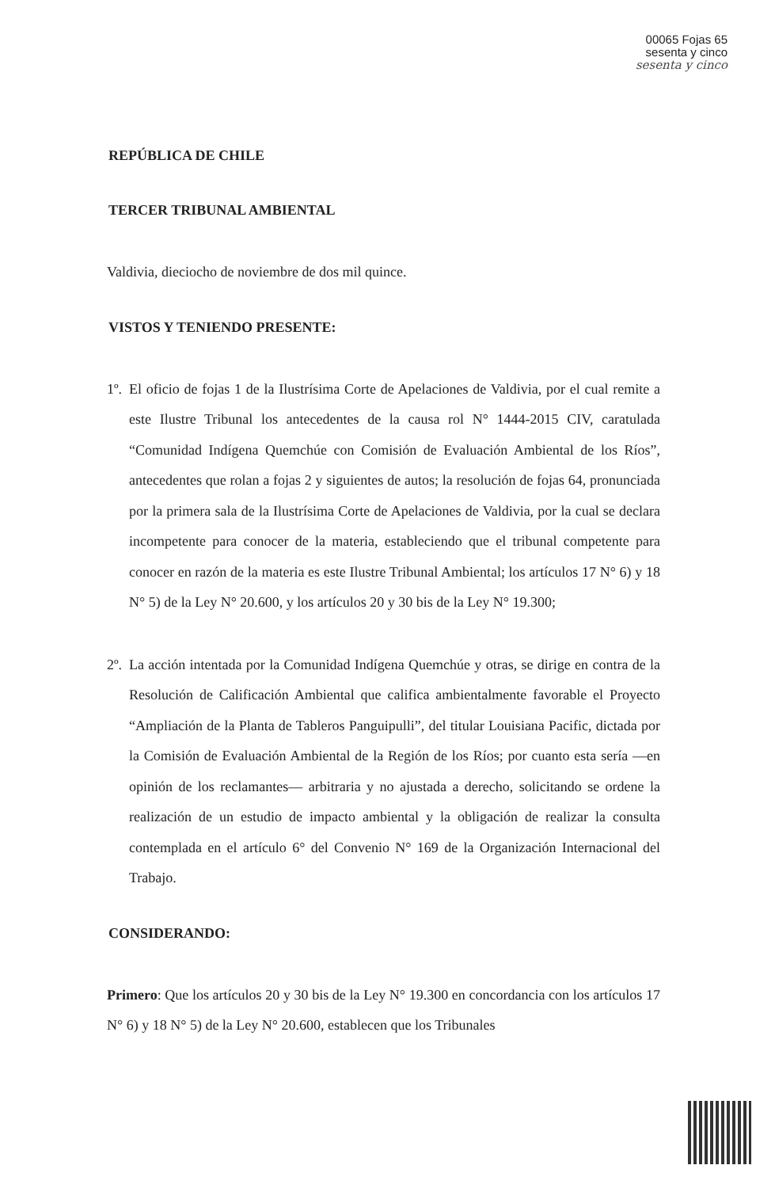00065 Fojas 65
sesenta y cinco
sesenta y cinco
REPÚBLICA DE CHILE
TERCER TRIBUNAL AMBIENTAL
Valdivia, dieciocho de noviembre de dos mil quince.
VISTOS Y TENIENDO PRESENTE:
1º.
El oficio de fojas 1 de la Ilustrísima Corte de Apelaciones de Valdivia, por el cual remite a este Ilustre Tribunal los antecedentes de la causa rol N° 1444-2015 CIV, caratulada “Comunidad Indígena Quemchúe con Comisión de Evaluación Ambiental de los Ríos”, antecedentes que rolan a fojas 2 y siguientes de autos; la resolución de fojas 64, pronunciada por la primera sala de la Ilustrísima Corte de Apelaciones de Valdivia, por la cual se declara incompetente para conocer de la materia, estableciendo que el tribunal competente para conocer en razón de la materia es este Ilustre Tribunal Ambiental; los artículos 17 N° 6) y 18 N° 5) de la Ley N° 20.600, y los artículos 20 y 30 bis de la Ley N° 19.300;
2º.
La acción intentada por la Comunidad Indígena Quemchúe y otras, se dirige en contra de la Resolución de Calificación Ambiental que califica ambientalmente favorable el Proyecto “Ampliación de la Planta de Tableros Panguipulli”, del titular Louisiana Pacific, dictada por la Comisión de Evaluación Ambiental de la Región de los Ríos; por cuanto esta sería —en opinión de los reclamantes— arbitraria y no ajustada a derecho, solicitando se ordene la realización de un estudio de impacto ambiental y la obligación de realizar la consulta contemplada en el artículo 6° del Convenio N° 169 de la Organización Internacional del Trabajo.
CONSIDERANDO:
Primero: Que los artículos 20 y 30 bis de la Ley N° 19.300 en concordancia con los artículos 17 N° 6) y 18 N° 5) de la Ley N° 20.600, establecen que los Tribunales